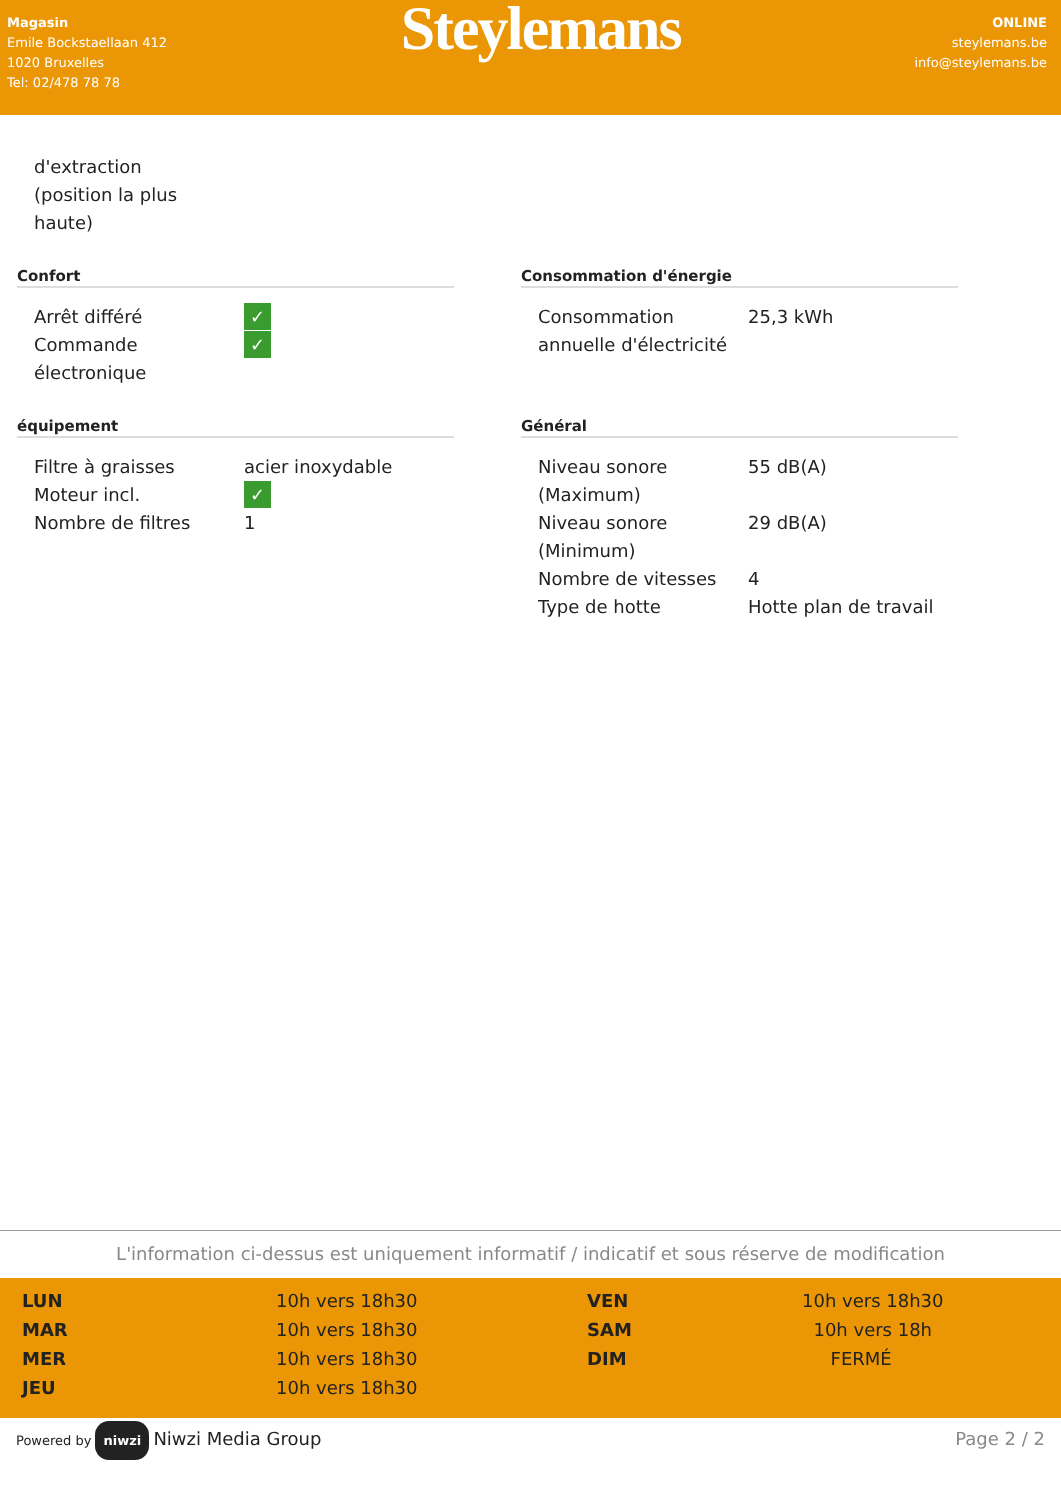Magasin
Emile Bockstaellaan 412
1020 Bruxelles
Tel: 02/478 78 78
Steylemans
ONLINE
steylemans.be
info@steylemans.be
| d'extraction (position la plus haute) |
Confort
| Arrêt différé | ✓ |
| Commande électronique | ✓ |
Consommation d'énergie
| Consommation annuelle d'électricité | 25,3 kWh |
équipement
| Filtre à graisses | acier inoxydable |
| Moteur incl. | ✓ |
| Nombre de filtres | 1 |
Général
| Niveau sonore (Maximum) | 55 dB(A) |
| Niveau sonore (Minimum) | 29 dB(A) |
| Nombre de vitesses | 4 |
| Type de hotte | Hotte plan de travail |
L'information ci-dessus est uniquement informatif / indicatif et sous réserve de modification
| LUN | 10h vers 18h30 | VEN | 10h vers 18h30 |
| MAR | 10h vers 18h30 | SAM | 10h vers 18h |
| MER | 10h vers 18h30 | DIM | FERMÉ |
| JEU | 10h vers 18h30 | | |
Powered by niwzi Niwzi Media Group
Page 2 / 2